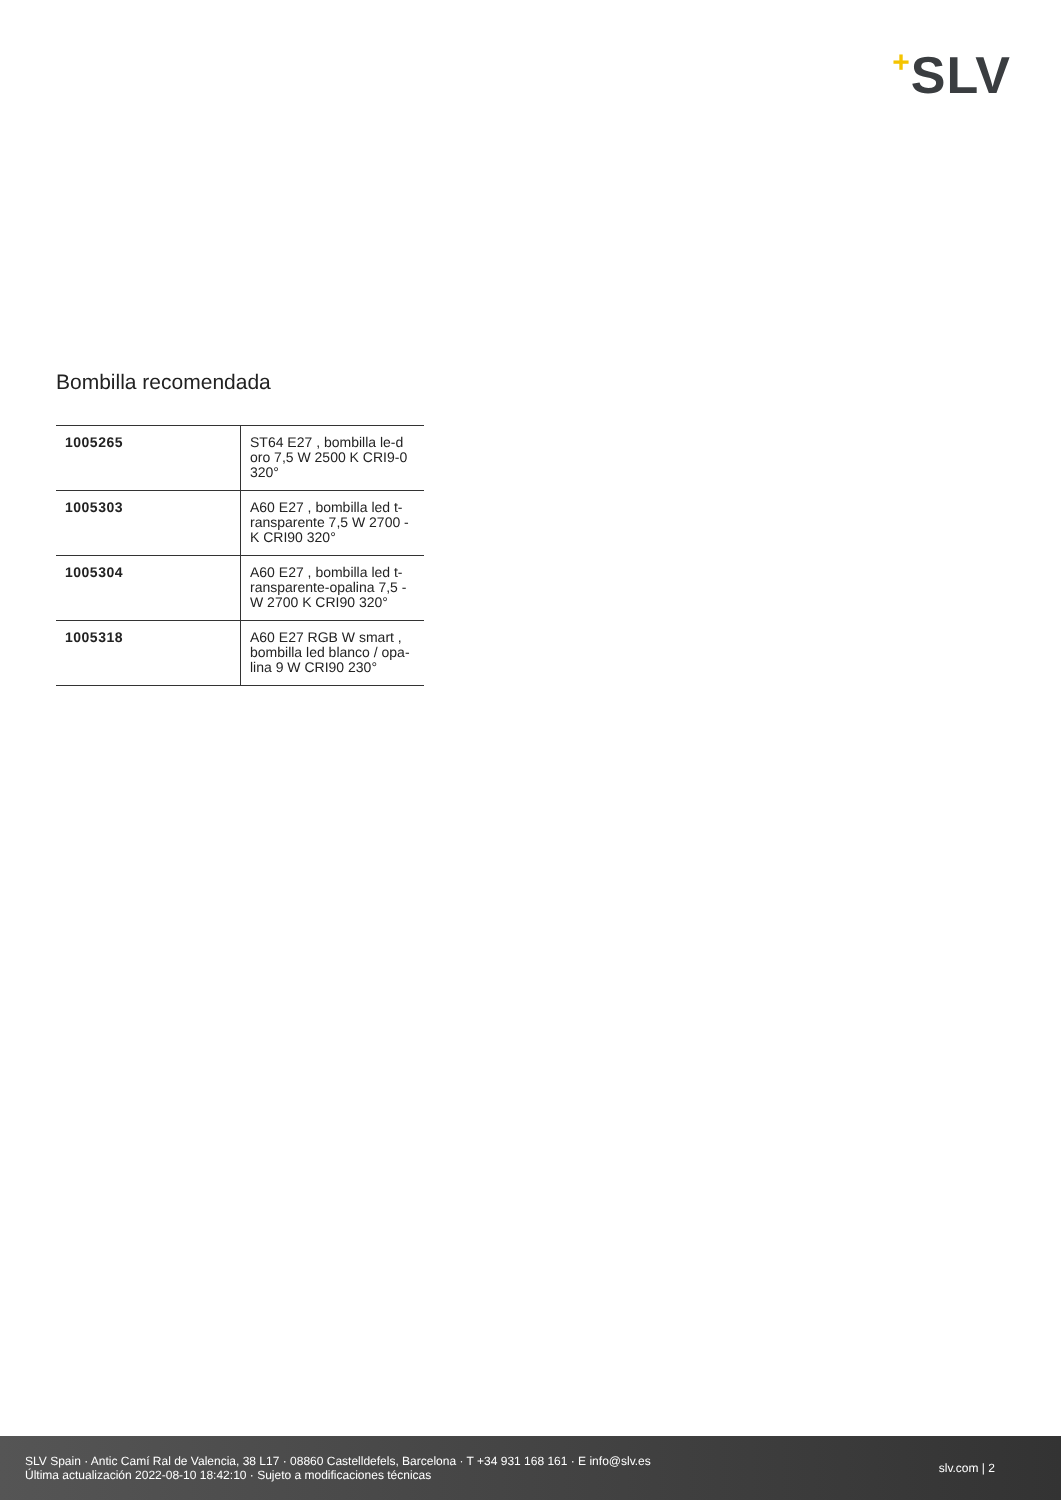+SLV
Bombilla recomendada
| 1005265 | ST64 E27 , bombilla le-d oro 7,5 W 2500 K CRI9-0 320° |
| 1005303 | A60 E27 , bombilla led t-ransparente 7,5 W 2700 -K CRI90 320° |
| 1005304 | A60 E27 , bombilla led t-ransparente-opalina 7,5 -W 2700 K CRI90 320° |
| 1005318 | A60 E27 RGB W smart , bombilla led blanco / opa-lina 9 W CRI90 230° |
SLV Spain · Antic Camí Ral de Valencia, 38 L17 · 08860 Castelldefels, Barcelona · T +34 931 168 161 · E info@slv.es
Última actualización 2022-08-10 18:42:10 · Sujeto a modificaciones técnicas
slv.com | 2